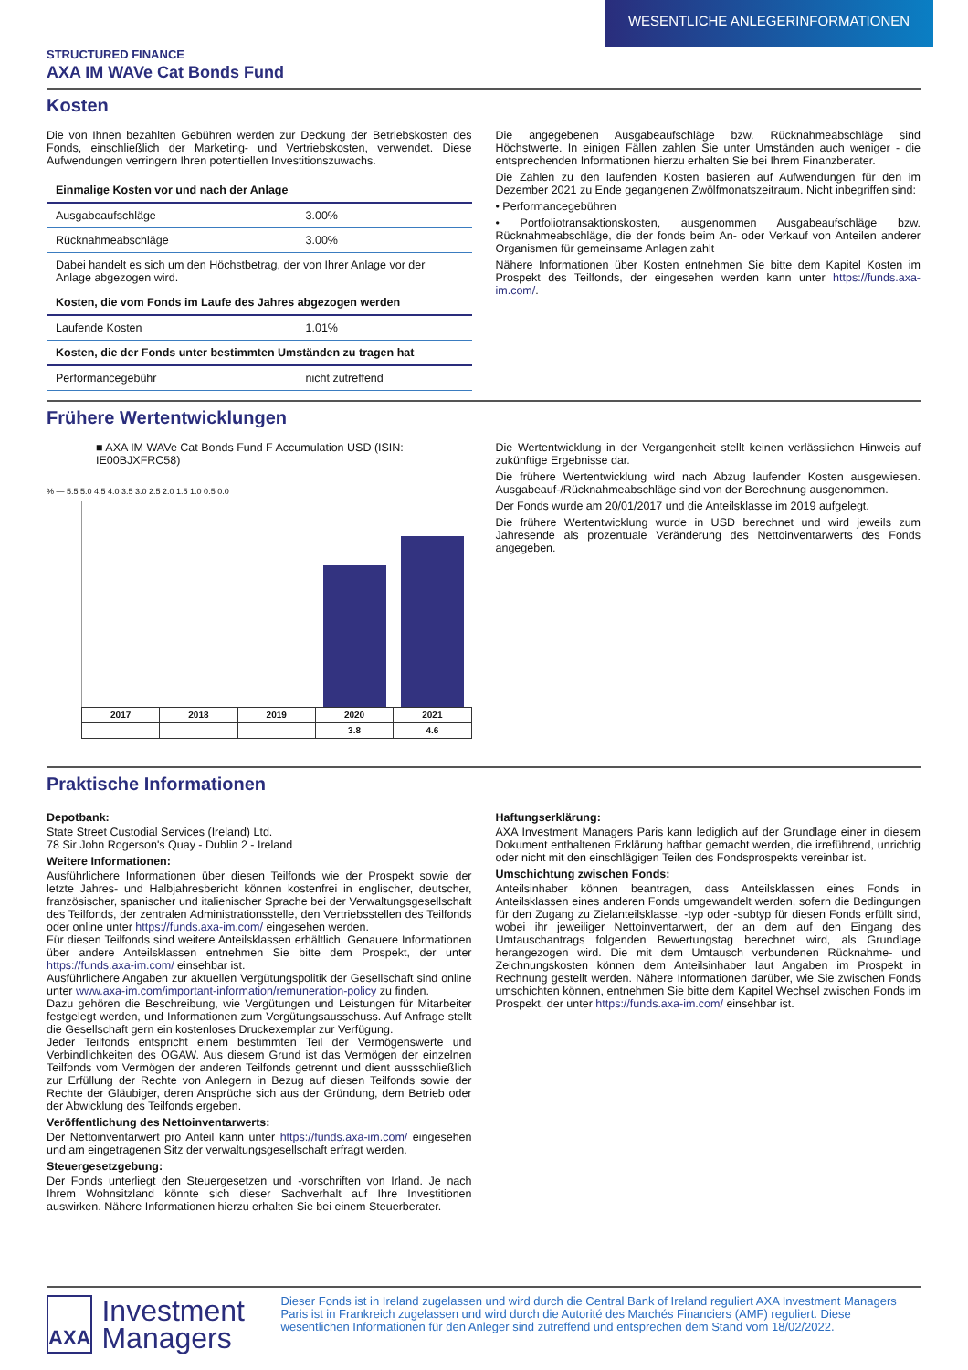WESENTLICHE ANLEGERINFORMATIONEN
STRUCTURED FINANCE
AXA IM WAVe Cat Bonds Fund
Kosten
Die von Ihnen bezahlten Gebühren werden zur Deckung der Betriebskosten des Fonds, einschließlich der Marketing- und Vertriebskosten, verwendet. Diese Aufwendungen verringern Ihren potentiellen Investitionszuwachs.
| Einmalige Kosten vor und nach der Anlage | |
| --- | --- |
| Ausgabeaufschläge | 3.00% |
| Rücknahmeabschläge | 3.00% |
| Dabei handelt es sich um den Höchstbetrag, der von Ihrer Anlage vor der Anlage abgezogen wird. | |
| Kosten, die vom Fonds im Laufe des Jahres abgezogen werden | |
| Laufende Kosten | 1.01% |
| Kosten, die der Fonds unter bestimmten Umständen zu tragen hat | |
| Performancegebühr | nicht zutreffend |
Die angegebenen Ausgabeaufschläge bzw. Rücknahmeabschläge sind Höchstwerte. In einigen Fällen zahlen Sie unter Umständen auch weniger - die entsprechenden Informationen hierzu erhalten Sie bei Ihrem Finanzberater.
Die Zahlen zu den laufenden Kosten basieren auf Aufwendungen für den im Dezember 2021 zu Ende gegangenen Zwölfmonatszeitraum. Nicht inbegriffen sind:
• Performancegebühren
• Portfoliotransaktionskosten, ausgenommen Ausgabeaufschläge bzw. Rücknahmeabschläge, die der fonds beim An- oder Verkauf von Anteilen anderer Organismen für gemeinsame Anlagen zahlt
Nähere Informationen über Kosten entnehmen Sie bitte dem Kapitel Kosten im Prospekt des Teilfonds, der eingesehen werden kann unter https://funds.axa-im.com/.
Frühere Wertentwicklungen
■ AXA IM WAVe Cat Bonds Fund F Accumulation USD (ISIN: IE00BJXFRC58)
% — 5.5 5.0 4.5 4.0 3.5 3.0 2.5 2.0 1.5 1.0 0.5 0.0
| 2017 | 2018 | 2019 | 2020 | 2021 |
| | | | 3.8 | 4.6 |
Die Wertentwicklung in der Vergangenheit stellt keinen verlässlichen Hinweis auf zukünftige Ergebnisse dar.
Die frühere Wertentwicklung wird nach Abzug laufender Kosten ausgewiesen. Ausgabeauf-/Rücknahmeabschläge sind von der Berechnung ausgenommen.
Der Fonds wurde am 20/01/2017 und die Anteilsklasse im 2019 aufgelegt.
Die frühere Wertentwicklung wurde in USD berechnet und wird jeweils zum Jahresende als prozentuale Veränderung des Nettoinventarwerts des Fonds angegeben.
Praktische Informationen
Depotbank:
State Street Custodial Services (Ireland) Ltd.
78 Sir John Rogerson's Quay - Dublin 2 - Ireland
Weitere Informationen:
Ausführlichere Informationen über diesen Teilfonds wie der Prospekt sowie der letzte Jahres- und Halbjahresbericht können kostenfrei in englischer, deutscher, französischer, spanischer und italienischer Sprache bei der Verwaltungsgesellschaft des Teilfonds, der zentralen Administrationsstelle, den Vertriebsstellen des Teilfonds oder online unter https://funds.axa-im.com/ eingesehen werden.
Für diesen Teilfonds sind weitere Anteilsklassen erhältlich. Genauere Informationen über andere Anteilsklassen entnehmen Sie bitte dem Prospekt, der unter https://funds.axa-im.com/ einsehbar ist.
Ausführlichere Angaben zur aktuellen Vergütungspolitik der Gesellschaft sind online unter www.axa-im.com/important-information/remuneration-policy zu finden.
Dazu gehören die Beschreibung, wie Vergütungen und Leistungen für Mitarbeiter festgelegt werden, und Informationen zum Vergütungsausschuss. Auf Anfrage stellt die Gesellschaft gern ein kostenloses Druckexemplar zur Verfügung.
Jeder Teilfonds entspricht einem bestimmten Teil der Vermögenswerte und Verbindlichkeiten des OGAW. Aus diesem Grund ist das Vermögen der einzelnen Teilfonds vom Vermögen der anderen Teilfonds getrennt und dient aussschließlich zur Erfüllung der Rechte von Anlegern in Bezug auf diesen Teilfonds sowie der Rechte der Gläubiger, deren Ansprüche sich aus der Gründung, dem Betrieb oder der Abwicklung des Teilfonds ergeben.
Veröffentlichung des Nettoinventarwerts:
Der Nettoinventarwert pro Anteil kann unter https://funds.axa-im.com/ eingesehen und am eingetragenen Sitz der verwaltungsgesellschaft erfragt werden.
Steuergesetzgebung:
Der Fonds unterliegt den Steuergesetzen und -vorschriften von Irland. Je nach Ihrem Wohnsitzland könnte sich dieser Sachverhalt auf Ihre Investitionen auswirken. Nähere Informationen hierzu erhalten Sie bei einem Steuerberater.
Haftungserklärung:
AXA Investment Managers Paris kann lediglich auf der Grundlage einer in diesem Dokument enthaltenen Erklärung haftbar gemacht werden, die irreführend, unrichtig oder nicht mit den einschlägigen Teilen des Fondsprospekts vereinbar ist.
Umschichtung zwischen Fonds:
Anteilsinhaber können beantragen, dass Anteilsklassen eines Fonds in Anteilsklassen eines anderen Fonds umgewandelt werden, sofern die Bedingungen für den Zugang zu Zielanteilsklasse, -typ oder -subtyp für diesen Fonds erfüllt sind, wobei ihr jeweiliger Nettoinventarwert, der an dem auf den Eingang des Umtauschantrags folgenden Bewertungstag berechnet wird, als Grundlage herangezogen wird. Die mit dem Umtausch verbundenen Rücknahme- und Zeichnungskosten können dem Anteilsinhaber laut Angaben im Prospekt in Rechnung gestellt werden. Nähere Informationen darüber, wie Sie zwischen Fonds umschichten können, entnehmen Sie bitte dem Kapitel Wechsel zwischen Fonds im Prospekt, der unter https://funds.axa-im.com/ einsehbar ist.
AXA
Investment Managers
Dieser Fonds ist in Ireland zugelassen und wird durch die Central Bank of Ireland reguliert AXA Investment Managers Paris ist in Frankreich zugelassen und wird durch die Autorité des Marchés Financiers (AMF) reguliert. Diese wesentlichen Informationen für den Anleger sind zutreffend und entsprechen dem Stand vom 18/02/2022.